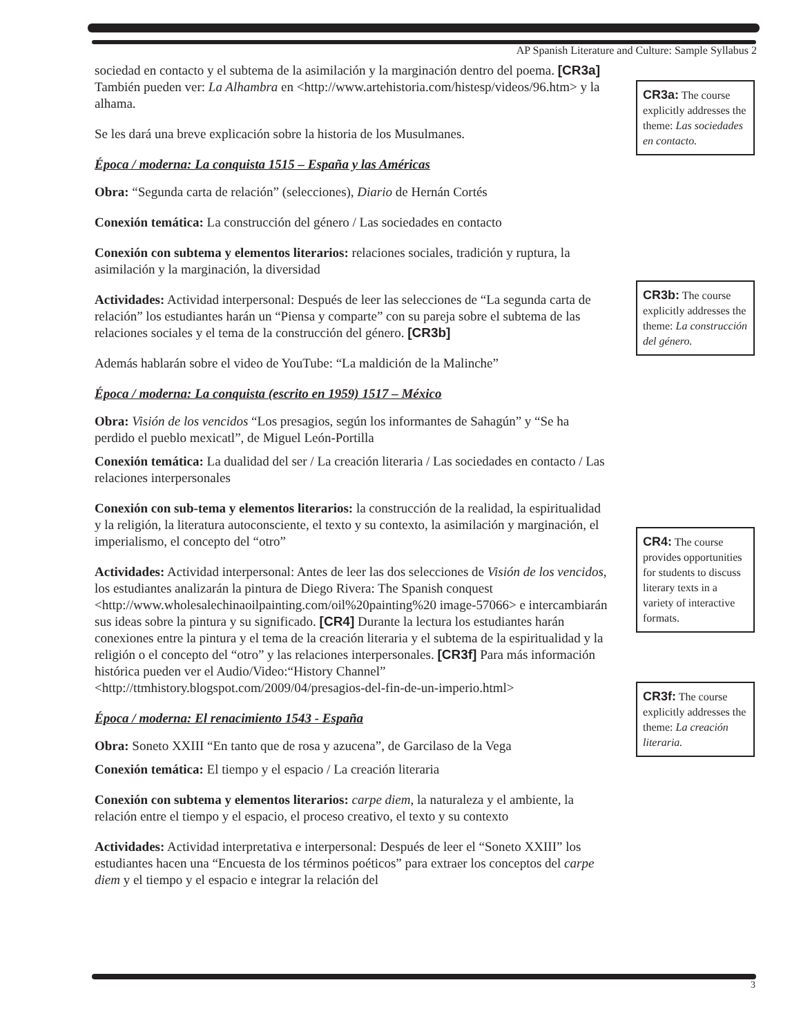AP Spanish Literature and Culture: Sample Syllabus 2
sociedad en contacto y el subtema de la asimilación y la marginación dentro del poema. [CR3a] También pueden ver: La Alhambra en <http://www.artehistoria.com/histesp/videos/96.htm> y la alhama.
Se les dará una breve explicación sobre la historia de los Musulmanes.
Época / moderna: La conquista 1515 – España y las Américas
Obra: “Segunda carta de relación” (selecciones), Diario de Hernán Cortés
Conexión temática: La construcción del género / Las sociedades en contacto
Conexión con subtema y elementos literarios: relaciones sociales, tradición y ruptura, la asimilación y la marginación, la diversidad
Actividades: Actividad interpersonal: Después de leer las selecciones de “La segunda carta de relación” los estudiantes harán un “Piensa y comparte” con su pareja sobre el subtema de las relaciones sociales y el tema de la construcción del género. [CR3b]
Además hablarán sobre el video de YouTube: “La maldición de la Malinche”
Época / moderna: La conquista (escrito en 1959) 1517 – México
Obra: Visión de los vencidos “Los presagios, según los informantes de Sahagún” y “Se ha perdido el pueblo mexicatl”, de Miguel León-Portilla
Conexión temática: La dualidad del ser / La creación literaria / Las sociedades en contacto / Las relaciones interpersonales
Conexión con sub-tema y elementos literarios: la construcción de la realidad, la espiritualidad y la religión, la literatura autoconsciente, el texto y su contexto, la asimilación y marginación, el imperialismo, el concepto del “otro”
Actividades: Actividad interpersonal: Antes de leer las dos selecciones de Visión de los vencidos, los estudiantes analizarán la pintura de Diego Rivera: The Spanish conquest <http://www.wholesalechinaoilpainting.com/oil%20painting%20 image-57066> e intercambiarán sus ideas sobre la pintura y su significado. [CR4] Durante la lectura los estudiantes harán conexiones entre la pintura y el tema de la creación literaria y el subtema de la espiritualidad y la religión o el concepto del “otro” y las relaciones interpersonales. [CR3f] Para más información histórica pueden ver el Audio/Video:“History Channel” <http://ttmhistory.blogspot.com/2009/04/presagios-del-fin-de-un-imperio.html>
Época / moderna: El renacimiento 1543 - España
Obra: Soneto XXIII “En tanto que de rosa y azucena”, de Garcilaso de la Vega
Conexión temática: El tiempo y el espacio / La creación literaria
Conexión con subtema y elementos literarios: carpe diem, la naturaleza y el ambiente, la relación entre el tiempo y el espacio, el proceso creativo, el texto y su contexto
Actividades: Actividad interpretativa e interpersonal: Después de leer el “Soneto XXIII” los estudiantes hacen una “Encuesta de los términos poéticos” para extraer los conceptos del carpe diem y el tiempo y el espacio e integrar la relación del
CR3a: The course explicitly addresses the theme: Las sociedades en contacto.
CR3b: The course explicitly addresses the theme: La construcción del género.
CR4: The course provides opportunities for students to discuss literary texts in a variety of interactive formats.
CR3f: The course explicitly addresses the theme: La creación literaria.
3